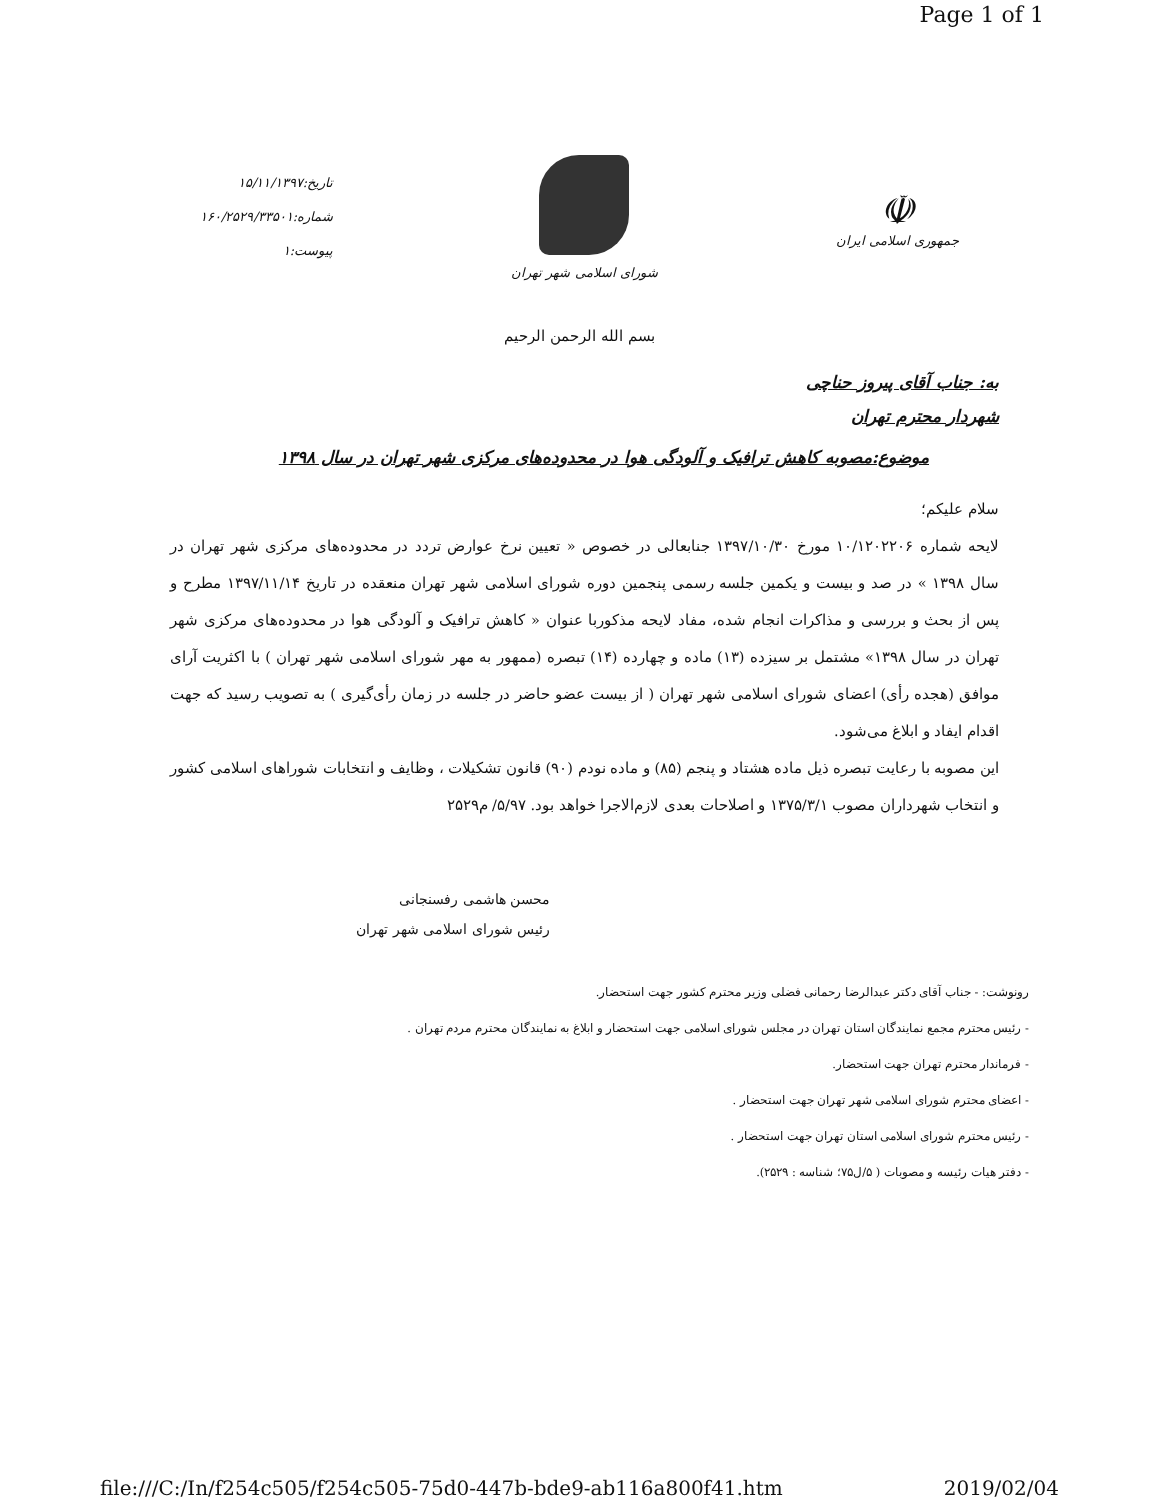Page 1 of 1
☫
جمهوری اسلامی ایران
شورای اسلامی شهر تهران
تاریخ:۱۵/۱۱/۱۳۹۷
شماره:۱۶۰/۲۵۲۹/۳۳۵۰۱
پیوست:۱
بسم الله الرحمن الرحیم
به: جناب آقای پیروز حناچی
شهردار محترم تهران
موضوع:مصوبه کاهش ترافیک و آلودگی هوا در محدوده‌های مرکزی شهر تهران در سال ۱۳۹۸
سلام علیکم؛
لایحه شماره ۱۰/۱۲۰۲۲۰۶ مورخ ۱۳۹۷/۱۰/۳۰ جنابعالی در خصوص « تعیین نرخ عوارض تردد در محدوده‌های مرکزی شهر تهران در سال ۱۳۹۸ » در صد و بیست و یکمین جلسه رسمی پنجمین دوره شورای اسلامی شهر تهران منعقده در تاریخ ۱۳۹۷/۱۱/۱۴ مطرح و پس از بحث و بررسی و مذاکرات انجام شده، مفاد لایحه مذکوربا عنوان « کاهش ترافیک و آلودگی هوا در محدوده‌های مرکزی شهر تهران در سال ۱۳۹۸» مشتمل بر سیزده (۱۳) ماده و چهارده (۱۴) تبصره (ممهور به مهر شورای اسلامی شهر تهران ) با اکثریت آرای موافق (هجده رأی) اعضای شورای اسلامی شهر تهران ( از بیست عضو حاضر در جلسه در زمان رأی‌گیری ) به تصویب رسید که جهت اقدام ایفاد و ابلاغ می‌شود.
این مصوبه با رعایت تبصره ذیل ماده هشتاد و پنجم (۸۵) و ماده نودم (۹۰) قانون تشکیلات ، وظایف و انتخابات شوراهای اسلامی کشور و انتخاب شهرداران مصوب ۱۳۷۵/۳/۱ و اصلاحات بعدی لازم‌الاجرا خواهد بود. ۵/۹۷/ م۲۵۲۹
محسن هاشمی رفسنجانی
رئیس شورای اسلامی شهر تهران
رونوشت: - جناب آقای دکتر عبدالرضا رحمانی فضلی وزیر محترم کشور جهت استحضار.
- رئیس محترم مجمع نمایندگان استان تهران در مجلس شورای اسلامی جهت استحضار و ابلاغ به نمایندگان محترم مردم تهران .
- فرماندار محترم تهران جهت استحضار.
- اعضای محترم شورای اسلامی شهر تهران جهت استحضار .
- رئیس محترم شورای اسلامی استان تهران جهت استحضار .
- دفتر هیات رئیسه و مصوبات ( ۵/ل۷۵؛ شناسه : ۲۵۲۹).
file:///C:/In/f254c505/f254c505-75d0-447b-bde9-ab116a800f41.htm 2019/02/04